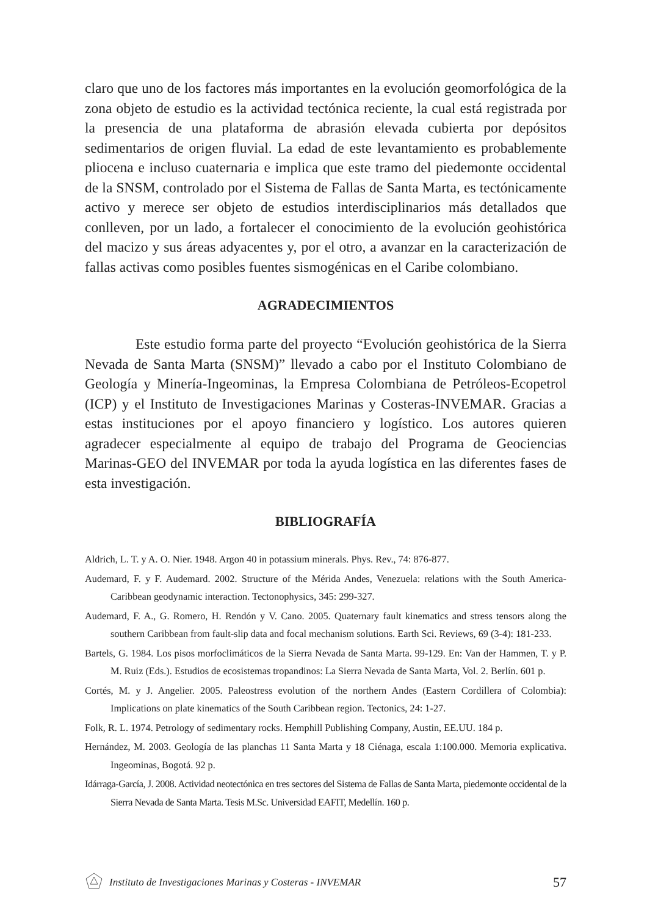claro que uno de los factores más importantes en la evolución geomorfológica de la zona objeto de estudio es la actividad tectónica reciente, la cual está registrada por la presencia de una plataforma de abrasión elevada cubierta por depósitos sedimentarios de origen fluvial. La edad de este levantamiento es probablemente pliocena e incluso cuaternaria e implica que este tramo del piedemonte occidental de la SNSM, controlado por el Sistema de Fallas de Santa Marta, es tectónicamente activo y merece ser objeto de estudios interdisciplinarios más detallados que conlleven, por un lado, a fortalecer el conocimiento de la evolución geohistórica del macizo y sus áreas adyacentes y, por el otro, a avanzar en la caracterización de fallas activas como posibles fuentes sismogénicas en el Caribe colombiano.
AGRADECIMIENTOS
Este estudio forma parte del proyecto “Evolución geohistórica de la Sierra Nevada de Santa Marta (SNSM)” llevado a cabo por el Instituto Colombiano de Geología y Minería-Ingeominas, la Empresa Colombiana de Petróleos-Ecopetrol (ICP) y el Instituto de Investigaciones Marinas y Costeras-INVEMAR. Gracias a estas instituciones por el apoyo financiero y logístico. Los autores quieren agradecer especialmente al equipo de trabajo del Programa de Geociencias Marinas-GEO del INVEMAR por toda la ayuda logística en las diferentes fases de esta investigación.
BIBLIOGRAFÍA
Aldrich, L. T. y A. O. Nier. 1948. Argon 40 in potassium minerals. Phys. Rev., 74: 876-877.
Audemard, F. y F. Audemard. 2002. Structure of the Mérida Andes, Venezuela: relations with the South America-Caribbean geodynamic interaction. Tectonophysics, 345: 299-327.
Audemard, F. A., G. Romero, H. Rendón y V. Cano. 2005. Quaternary fault kinematics and stress tensors along the southern Caribbean from fault-slip data and focal mechanism solutions. Earth Sci. Reviews, 69 (3-4): 181-233.
Bartels, G. 1984. Los pisos morfoclimáticos de la Sierra Nevada de Santa Marta. 99-129. En: Van der Hammen, T. y P. M. Ruiz (Eds.). Estudios de ecosistemas tropandinos: La Sierra Nevada de Santa Marta, Vol. 2. Berlín. 601 p.
Cortés, M. y J. Angelier. 2005. Paleostress evolution of the northern Andes (Eastern Cordillera of Colombia): Implications on plate kinematics of the South Caribbean region. Tectonics, 24: 1-27.
Folk, R. L. 1974. Petrology of sedimentary rocks. Hemphill Publishing Company, Austin, EE.UU. 184 p.
Hernández, M. 2003. Geología de las planchas 11 Santa Marta y 18 Ciénaga, escala 1:100.000. Memoria explicativa. Ingeominas, Bogotá. 92 p.
Idárraga-García, J. 2008. Actividad neotectónica en tres sectores del Sistema de Fallas de Santa Marta, piedemonte occidental de la Sierra Nevada de Santa Marta. Tesis M.Sc. Universidad EAFIT, Medellín. 160 p.
Instituto de Investigaciones Marinas y Costeras - INVEMAR 57